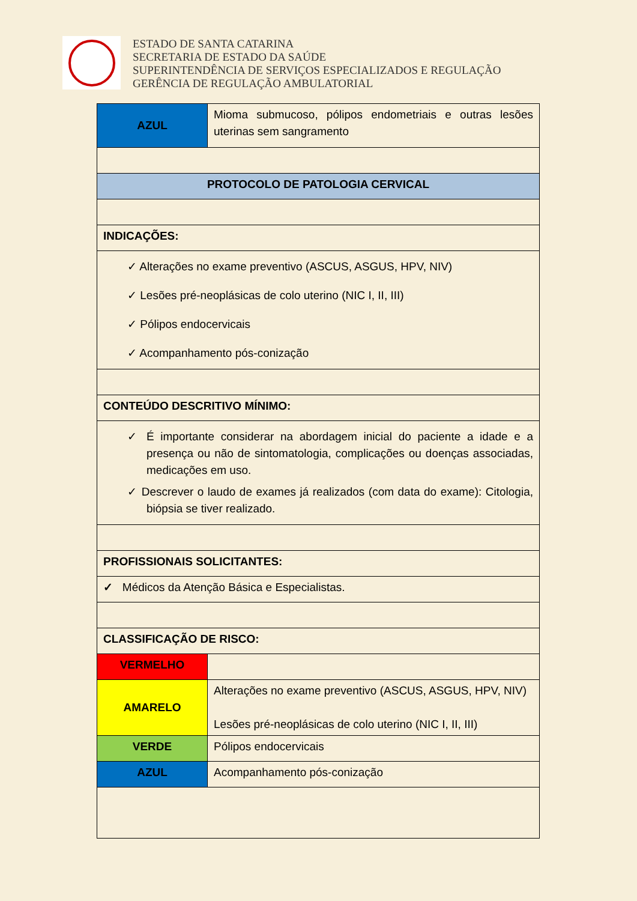ESTADO DE SANTA CATARINA
SECRETARIA DE ESTADO DA SAÚDE
SUPERINTENDÊNCIA DE SERVIÇOS ESPECIALIZADOS E REGULAÇÃO
GERÊNCIA DE REGULAÇÃO AMBULATORIAL
| AZUL | Mioma submucoso, pólipos endometriais e outras lesões uterinas sem sangramento |
| PROTOCOLO DE PATOLOGIA CERVICAL | |
| INDICAÇÕES: | |
| ✓ Alterações no exame preventivo (ASCUS, ASGUS, HPV, NIV) ✓ Lesões pré-neoplásicas de colo uterino (NIC I, II, III) ✓ Pólipos endocervicais ✓ Acompanhamento pós-conização | |
| CONTEÚDO DESCRITIVO MÍNIMO: | |
| ✓ É importante considerar na abordagem inicial do paciente a idade e a presença ou não de sintomatologia, complicações ou doenças associadas, medicações em uso. ✓ Descrever o laudo de exames já realizados (com data do exame): Citologia, biópsia se tiver realizado. | |
| PROFISSIONAIS SOLICITANTES: | |
| ✓ Médicos da Atenção Básica e Especialistas. | |
| CLASSIFICAÇÃO DE RISCO: | |
| VERMELHO | |
| AMARELO | Alterações no exame preventivo (ASCUS, ASGUS, HPV, NIV) Lesões pré-neoplásicas de colo uterino (NIC I, II, III) |
| VERDE | Pólipos endocervicais |
| AZUL | Acompanhamento pós-conização |